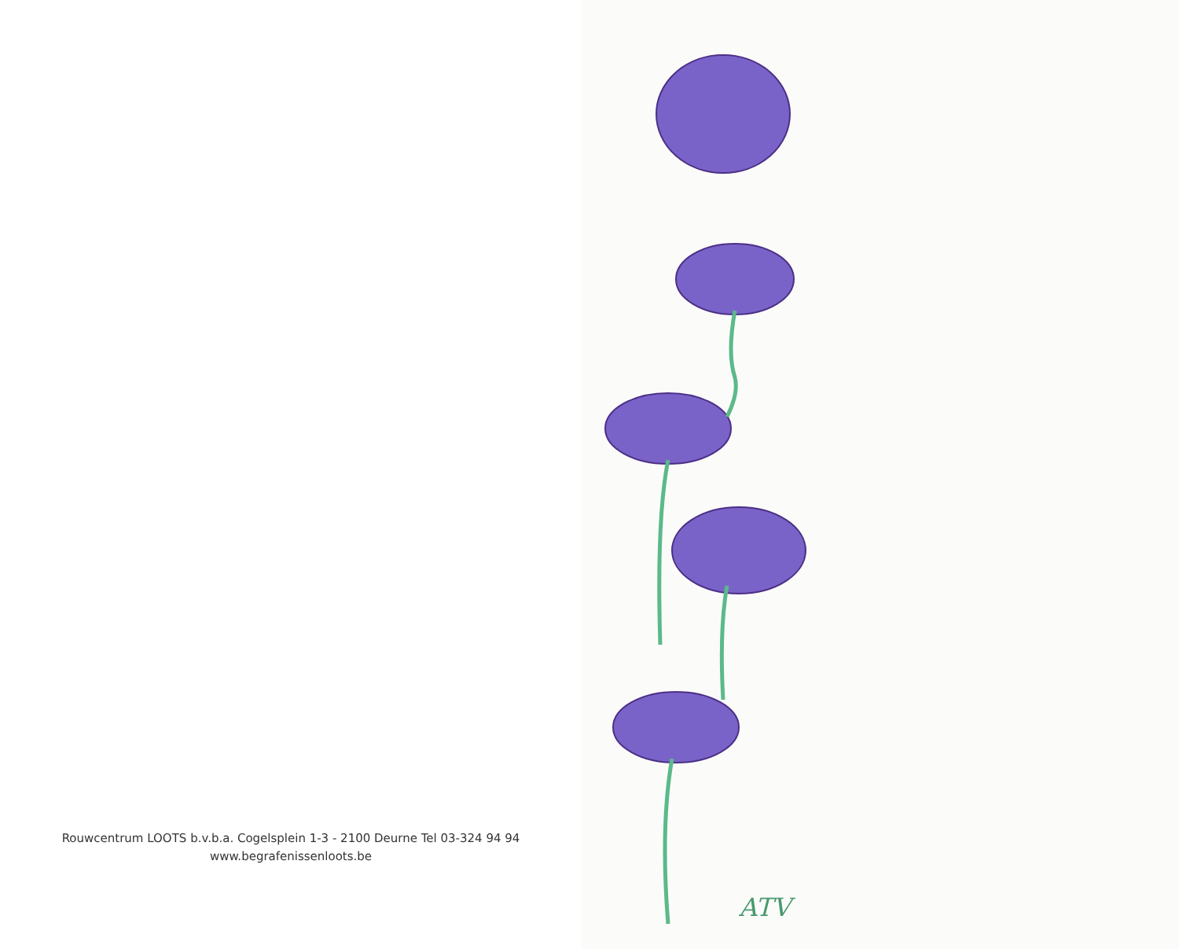Rouwcentrum LOOTS b.v.b.a. Cogelsplein 1-3 - 2100 Deurne Tel 03-324 94 94
www.begrafenissenloots.be
ATV